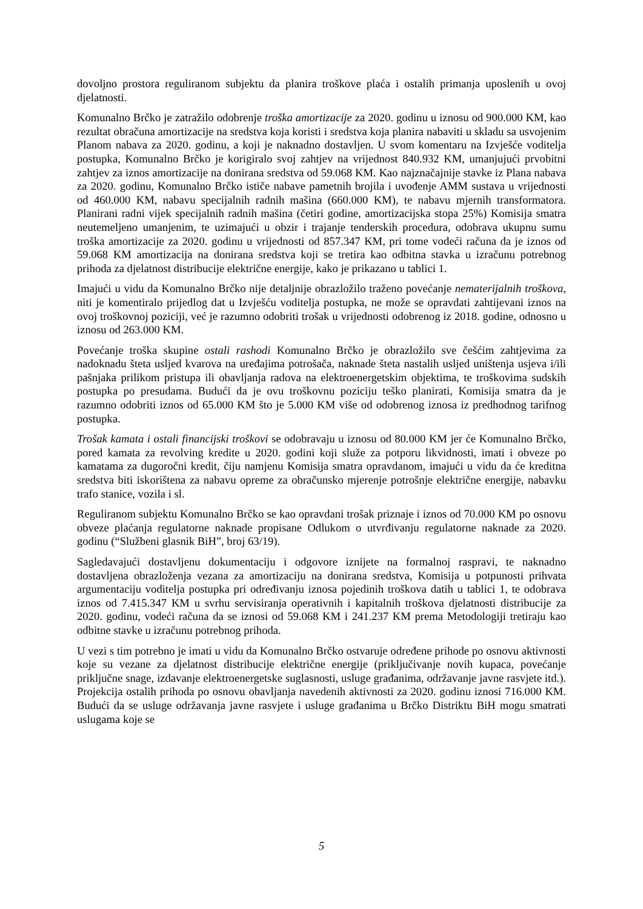dovoljno prostora reguliranom subjektu da planira troškove plaća i ostalih primanja uposlenih u ovoj djelatnosti.
Komunalno Brčko je zatražilo odobrenje troška amortizacije za 2020. godinu u iznosu od 900.000 KM, kao rezultat obračuna amortizacije na sredstva koja koristi i sredstva koja planira nabaviti u skladu sa usvojenim Planom nabava za 2020. godinu, a koji je naknadno dostavljen. U svom komentaru na Izvješće voditelja postupka, Komunalno Brčko je korigiralo svoj zahtjev na vrijednost 840.932 KM, umanjujući prvobitni zahtjev za iznos amortizacije na donirana sredstva od 59.068 KM. Kao najznačajnije stavke iz Plana nabava za 2020. godinu, Komunalno Brčko ističe nabave pametnih brojila i uvođenje AMM sustava u vrijednosti od 460.000 KM, nabavu specijalnih radnih mašina (660.000 KM), te nabavu mjernih transformatora. Planirani radni vijek specijalnih radnih mašina (četiri godine, amortizacijska stopa 25%) Komisija smatra neutemeljeno umanjenim, te uzimajući u obzir i trajanje tenderskih procedura, odobrava ukupnu sumu troška amortizacije za 2020. godinu u vrijednosti od 857.347 KM, pri tome vodeći računa da je iznos od 59.068 KM amortizacija na donirana sredstva koji se tretira kao odbitna stavka u izračunu potrebnog prihoda za djelatnost distribucije električne energije, kako je prikazano u tablici 1.
Imajući u vidu da Komunalno Brčko nije detaljnije obrazložilo traženo povećanje nematerijalnih troškova, niti je komentiralo prijedlog dat u Izvješću voditelja postupka, ne može se opravdati zahtijevani iznos na ovoj troškovnoj poziciji, već je razumno odobriti trošak u vrijednosti odobrenog iz 2018. godine, odnosno u iznosu od 263.000 KM.
Povećanje troška skupine ostali rashodi Komunalno Brčko je obrazložilo sve češćim zahtjevima za nadoknadu šteta usljed kvarova na uređajima potrošača, naknade šteta nastalih usljed uništenja usjeva i/ili pašnjaka prilikom pristupa ili obavljanja radova na elektroenergetskim objektima, te troškovima sudskih postupka po presudama. Budući da je ovu troškovnu poziciju teško planirati, Komisija smatra da je razumno odobriti iznos od 65.000 KM što je 5.000 KM više od odobrenog iznosa iz predhodnog tarifnog postupka.
Trošak kamata i ostali financijski troškovi se odobravaju u iznosu od 80.000 KM jer će Komunalno Brčko, pored kamata za revolving kredite u 2020. godini koji služe za potporu likvidnosti, imati i obveze po kamatama za dugoročni kredit, čiju namjenu Komisija smatra opravdanom, imajući u vidu da će kreditna sredstva biti iskorištena za nabavu opreme za obračunsko mjerenje potrošnje električne energije, nabavku trafo stanice, vozila i sl.
Reguliranom subjektu Komunalno Brčko se kao opravdani trošak priznaje i iznos od 70.000 KM po osnovu obveze plaćanja regulatorne naknade propisane Odlukom o utvrđivanju regulatorne naknade za 2020. godinu (“Službeni glasnik BiH”, broj 63/19).
Sagledavajući dostavljenu dokumentaciju i odgovore iznijete na formalnoj raspravi, te naknadno dostavljena obrazloženja vezana za amortizaciju na donirana sredstva, Komisija u potpunosti prihvata argumentaciju voditelja postupka pri određivanju iznosa pojedinih troškova datih u tablici 1, te odobrava iznos od 7.415.347 KM u svrhu servisiranja operativnih i kapitalnih troškova djelatnosti distribucije za 2020. godinu, vodeći računa da se iznosi od 59.068 KM i 241.237 KM prema Metodologiji tretiraju kao odbitne stavke u izračunu potrebnog prihoda.
U vezi s tim potrebno je imati u vidu da Komunalno Brčko ostvaruje određene prihode po osnovu aktivnosti koje su vezane za djelatnost distribucije električne energije (priključivanje novih kupaca, povećanje priključne snage, izdavanje elektroenergetske suglasnosti, usluge građanima, održavanje javne rasvjete itd.). Projekcija ostalih prihoda po osnovu obavljanja navedenih aktivnosti za 2020. godinu iznosi 716.000 KM. Budući da se usluge održavanja javne rasvjete i usluge građanima u Brčko Distriktu BiH mogu smatrati uslugama koje se
5